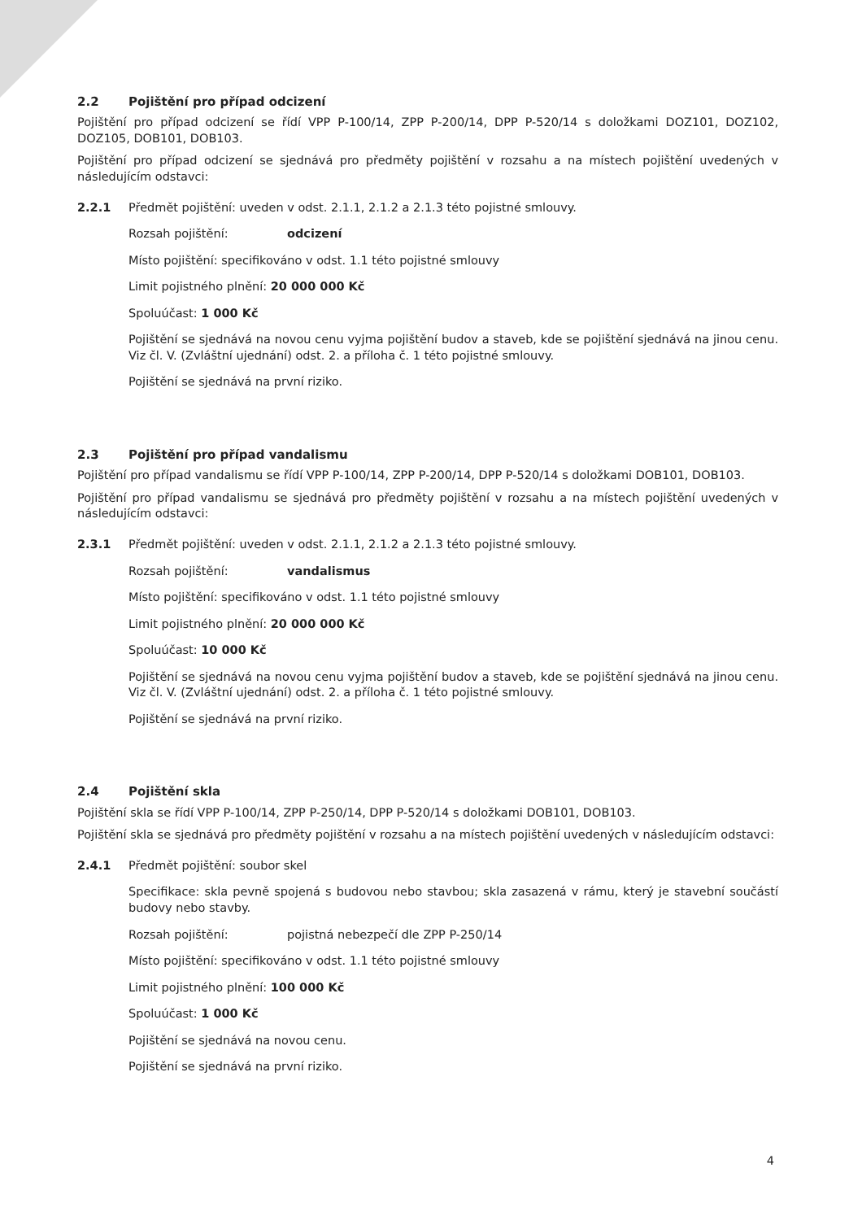2.2 Pojištění pro případ odcizení
Pojištění pro případ odcizení se řídí VPP P-100/14, ZPP P-200/14, DPP P-520/14 s doložkami DOZ101, DOZ102, DOZ105, DOB101, DOB103.
Pojištění pro případ odcizení se sjednává pro předměty pojištění v rozsahu a na místech pojištění uvedených v následujícím odstavci:
2.2.1 Předmět pojištění: uveden v odst. 2.1.1, 2.1.2 a 2.1.3 této pojistné smlouvy.
Rozsah pojištění: odcizení
Místo pojištění: specifikováno v odst. 1.1 této pojistné smlouvy
Limit pojistného plnění: 20 000 000 Kč
Spoluúčast: 1 000 Kč
Pojištění se sjednává na novou cenu vyjma pojištění budov a staveb, kde se pojištění sjednává na jinou cenu. Viz čl. V. (Zvláštní ujednání) odst. 2. a příloha č. 1 této pojistné smlouvy.
Pojištění se sjednává na první riziko.
2.3 Pojištění pro případ vandalismu
Pojištění pro případ vandalismu se řídí VPP P-100/14, ZPP P-200/14, DPP P-520/14 s doložkami DOB101, DOB103.
Pojištění pro případ vandalismu se sjednává pro předměty pojištění v rozsahu a na místech pojištění uvedených v následujícím odstavci:
2.3.1 Předmět pojištění: uveden v odst. 2.1.1, 2.1.2 a 2.1.3 této pojistné smlouvy.
Rozsah pojištění: vandalismus
Místo pojištění: specifikováno v odst. 1.1 této pojistné smlouvy
Limit pojistného plnění: 20 000 000 Kč
Spoluúčast: 10 000 Kč
Pojištění se sjednává na novou cenu vyjma pojištění budov a staveb, kde se pojištění sjednává na jinou cenu. Viz čl. V. (Zvláštní ujednání) odst. 2. a příloha č. 1 této pojistné smlouvy.
Pojištění se sjednává na první riziko.
2.4 Pojištění skla
Pojištění skla se řídí VPP P-100/14, ZPP P-250/14, DPP P-520/14 s doložkami DOB101, DOB103.
Pojištění skla se sjednává pro předměty pojištění v rozsahu a na místech pojištění uvedených v následujícím odstavci:
2.4.1 Předmět pojištění: soubor skel
Specifikace: skla pevně spojená s budovou nebo stavbou; skla zasazená v rámu, který je stavební součástí budovy nebo stavby.
Rozsah pojištění: pojistná nebezpečí dle ZPP P-250/14
Místo pojištění: specifikováno v odst. 1.1 této pojistné smlouvy
Limit pojistného plnění: 100 000 Kč
Spoluúčast: 1 000 Kč
Pojištění se sjednává na novou cenu.
Pojištění se sjednává na první riziko.
4